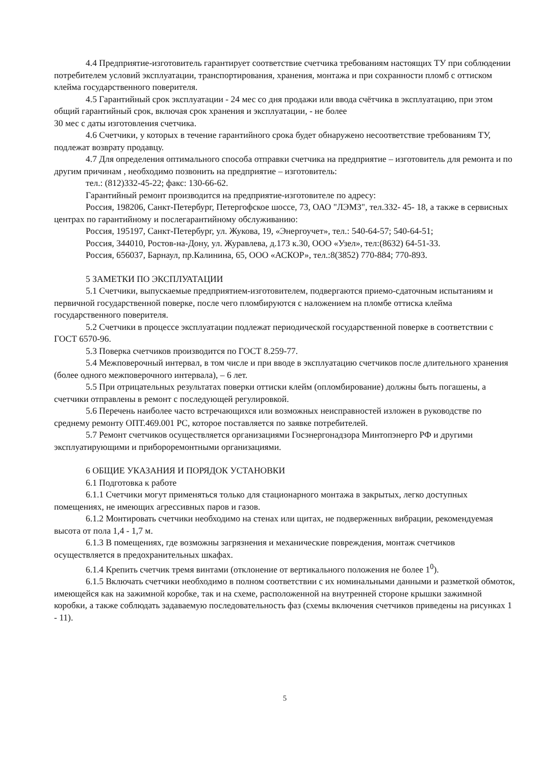4.4 Предприятие-изготовитель гарантирует соответствие счетчика требованиям настоящих ТУ при соблюдении потребителем условий эксплуатации, транспортирования, хранения, монтажа и при сохранности пломб с оттиском клейма государственного поверителя.
4.5 Гарантийный срок эксплуатации - 24 мес со дня продажи или ввода счётчика в эксплуатацию, при этом общий гарантийный срок, включая срок хранения и эксплуатации, - не более
30 мес с даты изготовления счетчика.
4.6 Счетчики, у которых в течение гарантийного срока будет обнаружено несоответствие требованиям ТУ, подлежат возврату продавцу.
4.7 Для определения оптимального способа отправки счетчика на предприятие – изготовитель для ремонта и по другим причинам , необходимо позвонить на предприятие – изготовитель:
тел.: (812)332-45-22; факс: 130-66-62.
Гарантийный ремонт производится на предприятие-изготовителе по адресу:
Россия, 198206, Санкт-Петербург, Петергофское шоссе, 73, ОАО "ЛЭМЗ", тел.332- 45- 18, а также в сервисных центрах по гарантийному и послегарантийному обслуживанию:
Россия, 195197, Санкт-Петербург, ул. Жукова, 19, «Энергоучет», тел.: 540-64-57; 540-64-51;
Россия, 344010, Ростов-на-Дону, ул. Журавлева, д.173 к.30, ООО «Узел», тел:(8632) 64-51-33.
Россия, 656037, Барнаул, пр.Калинина, 65, ООО «АСКОР», тел.:8(3852) 770-884; 770-893.
5 ЗАМЕТКИ ПО ЭКСПЛУАТАЦИИ
5.1 Счетчики, выпускаемые предприятием-изготовителем, подвергаются приемо-сдаточным испытаниям и первичной государственной поверке, после чего пломбируются с наложением на пломбе оттиска клейма государственного поверителя.
5.2 Счетчики в процессе эксплуатации подлежат периодической государственной поверке в соответствии с ГОСТ 6570-96.
5.3 Поверка счетчиков производится по ГОСТ 8.259-77.
5.4 Межповерочный интервал, в том числе и при вводе в эксплуатацию счетчиков после длительного хранения (более одного межповерочного интервала), – 6 лет.
5.5 При отрицательных результатах поверки оттиски клейм (опломбирование) должны быть погашены, а счетчики отправлены в ремонт с последующей регулировкой.
5.6 Перечень наиболее часто встречающихся или возможных неисправностей изложен в руководстве по среднему ремонту ОПТ.469.001 РС, которое поставляется по заявке потребителей.
5.7 Ремонт счетчиков осуществляется организациями Госэнергонадзора Минтопэнерго РФ и другими эксплуатирующими и приборoремонтными организациями.
6 ОБЩИЕ УКАЗАНИЯ И ПОРЯДОК УСТАНОВКИ
6.1 Подготовка к работе
6.1.1 Счетчики могут применяться только для стационарного монтажа в закрытых, легко доступных помещениях, не имеющих агрессивных паров и газов.
6.1.2 Монтировать счетчики необходимо на стенах или щитах, не подверженных вибрации, рекомендуемая высота от пола 1,4 - 1,7 м.
6.1.3 В помещениях, где возможны загрязнения и механические повреждения, монтаж счетчиков осуществляется в предохранительных шкафах.
6.1.4 Крепить счетчик тремя винтами (отклонение от вертикального положения не более 1<sup>0</sup>).
6.1.5 Включать счетчики необходимо в полном соответствии с их номинальными данными и разметкой обмоток, имеющейся как на зажимной коробке, так и на схеме, расположенной на внутренней стороне крышки зажимной коробки, а также соблюдать задаваемую последовательность фаз (схемы включения счетчиков приведены на рисунках 1 - 11).
5